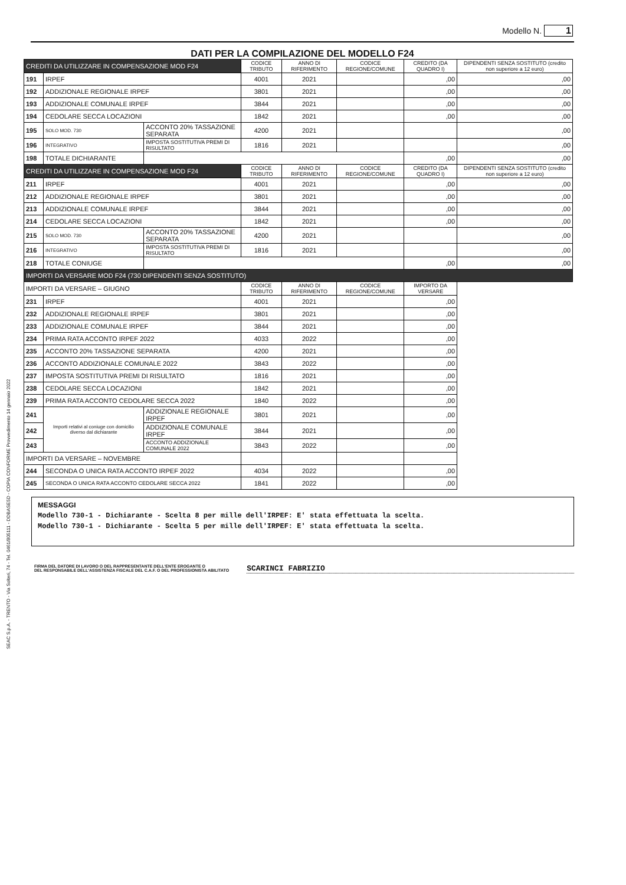Modello N. 1
DATI PER LA COMPILAZIONE DEL MODELLO F24
| | CREDITI DA UTILIZZARE IN COMPENSAZIONE MOD F24 | | | CODICE TRIBUTO | ANNO DI RIFERIMENTO | CODICE REGIONE/COMUNE | CREDITO (DA QUADRO I) | DIPENDENTI SENZA SOSTITUTO (credito non superiore a 12 euro) |
| | 191 | IRPEF | | 4001 | 2021 | | ,00 | ,00 |
| | 192 | ADDIZIONALE REGIONALE IRPEF | | 3801 | 2021 | | ,00 | ,00 |
| | 193 | ADDIZIONALE COMUNALE IRPEF | | 3844 | 2021 | | ,00 | ,00 |
| | 194 | CEDOLARE SECCA LOCAZIONI | | 1842 | 2021 | | ,00 | ,00 |
| | 195 | SOLO MOD. 730 | ACCONTO 20% TASSAZIONE SEPARATA | 4200 | 2021 | | | ,00 |
| | 196 | INTEGRATIVO | IMPOSTA SOSTITUTIVA PREMI DI RISULTATO | 1816 | 2021 | | | ,00 |
| | 198 | TOTALE DICHIARANTE | | | | | ,00 | ,00 |
| | CREDITI DA UTILIZZARE IN COMPENSAZIONE MOD F24 | | | CODICE TRIBUTO | ANNO DI RIFERIMENTO | CODICE REGIONE/COMUNE | CREDITO (DA QUADRO I) | DIPENDENTI SENZA SOSTITUTO (credito non superiore a 12 euro) |
| | 211 | IRPEF | | 4001 | 2021 | | ,00 | ,00 |
| | 212 | ADDIZIONALE REGIONALE IRPEF | | 3801 | 2021 | | ,00 | ,00 |
| | 213 | ADDIZIONALE COMUNALE IRPEF | | 3844 | 2021 | | ,00 | ,00 |
| | 214 | CEDOLARE SECCA LOCAZIONI | | 1842 | 2021 | | ,00 | ,00 |
| | 215 | SOLO MOD. 730 | ACCONTO 20% TASSAZIONE SEPARATA | 4200 | 2021 | | | ,00 |
| | 216 | INTEGRATIVO | IMPOSTA SOSTITUTIVA PREMI DI RISULTATO | 1816 | 2021 | | | ,00 |
| | 218 | TOTALE CONIUGE | | | | | ,00 | ,00 |
| | IMPORTI DA VERSARE MOD F24 (730 DIPENDENTI SENZA SOSTITUTO) | | | | | | | |
| | IMPORTI DA VERSARE – GIUGNO | | | CODICE TRIBUTO | ANNO DI RIFERIMENTO | CODICE REGIONE/COMUNE | IMPORTO DA VERSARE | |
| | 231 | IRPEF | | 4001 | 2021 | | ,00 | |
| | 232 | ADDIZIONALE REGIONALE IRPEF | | 3801 | 2021 | | ,00 | |
| | 233 | ADDIZIONALE COMUNALE IRPEF | | 3844 | 2021 | | ,00 | |
| | 234 | PRIMA RATA ACCONTO IRPEF 2022 | | 4033 | 2022 | | ,00 | |
| | 235 | ACCONTO 20% TASSAZIONE SEPARATA | | 4200 | 2021 | | ,00 | |
| | 236 | ACCONTO ADDIZIONALE COMUNALE 2022 | | 3843 | 2022 | | ,00 | |
| | 237 | IMPOSTA SOSTITUTIVA PREMI DI RISULTATO | | 1816 | 2021 | | ,00 | |
| | 238 | CEDOLARE SECCA LOCAZIONI | | 1842 | 2021 | | ,00 | |
| | 239 | PRIMA RATA ACCONTO CEDOLARE SECCA 2022 | | 1840 | 2022 | | ,00 | |
| | 241 | Importi relativi al coniuge con domicilio diverso dal dichiarante | ADDIZIONALE REGIONALE IRPEF | 3801 | 2021 | | ,00 | |
| | 242 | | ADDIZIONALE COMUNALE IRPEF | 3844 | 2021 | | ,00 | |
| | 243 | | ACCONTO ADDIZIONALE COMUNALE 2022 | 3843 | 2022 | | ,00 | |
| | IMPORTI DA VERSARE – NOVEMBRE | | | | | | | |
| | 244 | SECONDA O UNICA RATA ACCONTO IRPEF 2022 | | 4034 | 2022 | | ,00 | |
| | 245 | SECONDA O UNICA RATA ACCONTO CEDOLARE SECCA 2022 | | 1841 | 2022 | | ,00 | |
MESSAGGI
Modello 730-1 - Dichiarante - Scelta 8 per mille dell'IRPEF: E' stata effettuata la scelta.
Modello 730-1 - Dichiarante - Scelta 5 per mille dell'IRPEF: E' stata effettuata la scelta.
FIRMA DEL DATORE DI LAVORO O DEL RAPPRESENTANTE DELL'ENTE EROGANTE O
DEL RESPONSABILE DELL'ASSISTENZA FISCALE DEL C.A.F. O DEL PROFESSIONISTA ABILITATO
SCARINCI FABRIZIO
SEAC S.p.A. - TRENTO - Via Solteri, 74 - Tel. 0461/805111 - DDBASE5D - COPIA CONFORME Provvedimento 14 gennaio 2022